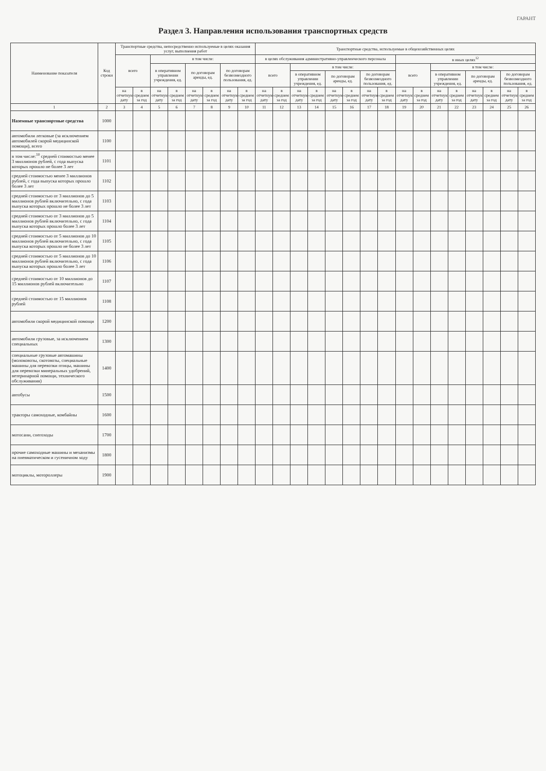ГАРАНТ
Раздел 3. Направления использования транспортных средств
| Наименование показателя | Код строки | Транспортные средства, непосредственно используемые в целях оказания услуг, выполнения работ | | | | | | | | Транспортные средства, используемые в общехозяйственных целях | | | | | | | | | | | | | | | |
| --- | --- | --- | --- | --- | --- | --- | --- | --- | --- | --- | --- | --- | --- | --- | --- | --- | --- | --- | --- | --- | --- | --- | --- | --- | --- |
| | | всего | | в том числе: | | | | | | в целях обслуживания административно-управленческого персонала | | | | | | | | в иных целях<sup>12</sup> | | | | | | | |
| | | | | в оперативном управлении учреждения, ед. | | по договорам аренды, ед. | | по договорам безвозмездного пользования, ед. | | всего | | в том числе: | | | | | | всего | | в том числе: | | | | | |
| | | | | | | | | | | | | в оперативном управлении учреждения, ед. | | по договорам аренды, ед. | | по договорам безвозмездного пользования, ед. | | | | в оперативном управлении учреждения, ед. | | по договорам аренды, ед. | | по договорам безвозмездного пользования, ед. | |
| | | на отчетную дату | в среднем за год | на отчетную дату | в среднем за год | на отчетную дату | в среднем за год | на отчетную дату | в среднем за год | на отчетную дату | в среднем за год | на отчетную дату | в среднем за год | на отчетную дату | в среднем за год | на отчетную дату | в среднем за год | на отчетную дату | в среднем за год | на отчетную дату | в среднем за год | на отчетную дату | в среднем за год | на отчетную дату | в среднем за год |
| 1 | 2 | 3 | 4 | 5 | 6 | 7 | 8 | 9 | 10 | 11 | 12 | 13 | 14 | 15 | 16 | 17 | 18 | 19 | 20 | 21 | 22 | 23 | 24 | 25 | 26 |
| Наземные транспортные средства | 1000 | | | | | | | | | | | | | | | | | | | | | | | | |
| автомобили легковые (за исключением автомобилей скорой медицинской помощи), всего | 1100 | | | | | | | | | | | | | | | | | | | | | | | | |
| в том числе:<sup>10</sup> средней стоимостью менее 3 миллионов рублей, с года выпуска которых прошло не более 3 лет | 1101 | | | | | | | | | | | | | | | | | | | | | | | | |
| средней стоимостью менее 3 миллионов рублей, с года выпуска которых прошло более 3 лет | 1102 | | | | | | | | | | | | | | | | | | | | | | | | |
| средней стоимостью от 3 миллионов до 5 миллионов рублей включительно, с года выпуска которых прошло не более 3 лет | 1103 | | | | | | | | | | | | | | | | | | | | | | | | |
| средней стоимостью от 3 миллионов до 5 миллионов рублей включительно, с года выпуска которых прошло более 3 лет | 1104 | | | | | | | | | | | | | | | | | | | | | | | | |
| средней стоимостью от 5 миллионов до 10 миллионов рублей включительно, с года выпуска которых прошло не более 3 лет | 1105 | | | | | | | | | | | | | | | | | | | | | | | | |
| средней стоимостью от 5 миллионов до 10 миллионов рублей включительно, с года выпуска которых прошло более 3 лет | 1106 | | | | | | | | | | | | | | | | | | | | | | | | |
| средней стоимостью от 10 миллионов до 15 миллионов рублей включительно | 1107 | | | | | | | | | | | | | | | | | | | | | | | | |
| средней стоимостью от 15 миллионов рублей | 1108 | | | | | | | | | | | | | | | | | | | | | | | | |
| автомобили скорой медицинской помощи | 1200 | | | | | | | | | | | | | | | | | | | | | | | | |
| автомобили грузовые, за исключением специальных | 1300 | | | | | | | | | | | | | | | | | | | | | | | | |
| специальные грузовые автомашины (молоковозы, скотовозы, специальные машины для перевозки птицы, машины для перевозки минеральных удобрений, ветеринарной помощи, технического обслуживания) | 1400 | | | | | | | | | | | | | | | | | | | | | | | | |
| автобусы | 1500 | | | | | | | | | | | | | | | | | | | | | | | | |
| тракторы самоходные, комбайны | 1600 | | | | | | | | | | | | | | | | | | | | | | | | |
| мотосани, снегоходы | 1700 | | | | | | | | | | | | | | | | | | | | | | | | |
| прочие самоходные машины и механизмы на пневматическом и гусеничном ходу | 1800 | | | | | | | | | | | | | | | | | | | | | | | | |
| мотоциклы, мотороллеры | 1900 | | | | | | | | | | | | | | | | | | | | | | | | |